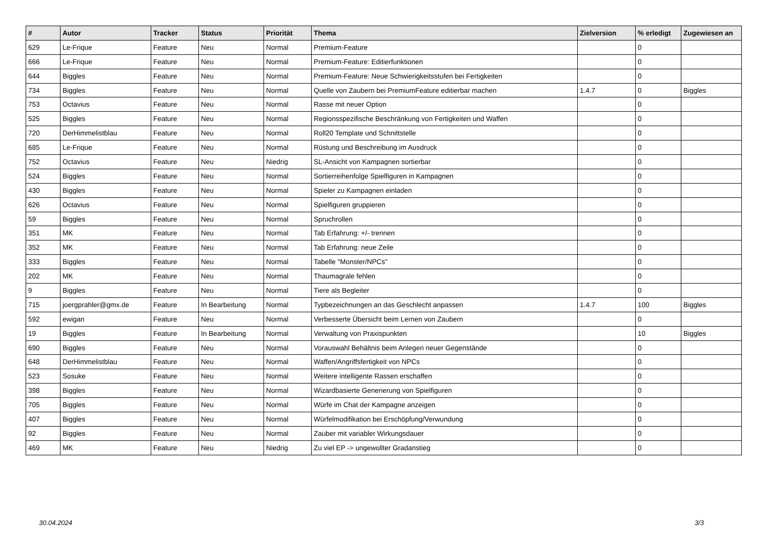| # | Autor | Tracker | Status | Priorität | Thema | Zielversion | % erledigt | Zugewiesen an |
| --- | --- | --- | --- | --- | --- | --- | --- | --- |
| 629 | Le-Frique | Feature | Neu | Normal | Premium-Feature | | 0 | |
| 666 | Le-Frique | Feature | Neu | Normal | Premium-Feature: Editierfunktionen | | 0 | |
| 644 | Biggles | Feature | Neu | Normal | Premium-Feature: Neue Schwierigkeitsstufen bei Fertigkeiten | | 0 | |
| 734 | Biggles | Feature | Neu | Normal | Quelle von Zaubern bei PremiumFeature editierbar machen | 1.4.7 | 0 | Biggles |
| 753 | Octavius | Feature | Neu | Normal | Rasse mit neuer Option | | 0 | |
| 525 | Biggles | Feature | Neu | Normal | Regionsspezifische Beschränkung von Fertigkeiten und Waffen | | 0 | |
| 720 | DerHimmelistblau | Feature | Neu | Normal | Roll20 Template und Schnittstelle | | 0 | |
| 685 | Le-Frique | Feature | Neu | Normal | Rüstung und Beschreibung im Ausdruck | | 0 | |
| 752 | Octavius | Feature | Neu | Niedrig | SL-Ansicht von Kampagnen sortierbar | | 0 | |
| 524 | Biggles | Feature | Neu | Normal | Sortierreihenfolge Spielfiguren in Kampagnen | | 0 | |
| 430 | Biggles | Feature | Neu | Normal | Spieler zu Kampagnen einladen | | 0 | |
| 626 | Octavius | Feature | Neu | Normal | Spielfiguren gruppieren | | 0 | |
| 59 | Biggles | Feature | Neu | Normal | Spruchrollen | | 0 | |
| 351 | MK | Feature | Neu | Normal | Tab Erfahrung: +/- trennen | | 0 | |
| 352 | MK | Feature | Neu | Normal | Tab Erfahrung: neue Zeile | | 0 | |
| 333 | Biggles | Feature | Neu | Normal | Tabelle "Monster/NPCs" | | 0 | |
| 202 | MK | Feature | Neu | Normal | Thaumagrale fehlen | | 0 | |
| 9 | Biggles | Feature | Neu | Normal | Tiere als Begleiter | | 0 | |
| 715 | joergprahler@gmx.de | Feature | In Bearbeitung | Normal | Typbezeichnungen an das Geschlecht anpassen | 1.4.7 | 100 | Biggles |
| 592 | ewigan | Feature | Neu | Normal | Verbesserte Übersicht beim Lernen von Zaubern | | 0 | |
| 19 | Biggles | Feature | In Bearbeitung | Normal | Verwaltung von Praxispunkten | | 10 | Biggles |
| 690 | Biggles | Feature | Neu | Normal | Vorauswahl Behältnis beim Anlegen neuer Gegenstände | | 0 | |
| 648 | DerHimmelistblau | Feature | Neu | Normal | Waffen/Angriffsfertigkeit von NPCs | | 0 | |
| 523 | Sosuke | Feature | Neu | Normal | Weitere intelligente Rassen erschaffen | | 0 | |
| 398 | Biggles | Feature | Neu | Normal | Wizardbasierte Generierung von Spielfiguren | | 0 | |
| 705 | Biggles | Feature | Neu | Normal | Würfe im Chat der Kampagne anzeigen | | 0 | |
| 407 | Biggles | Feature | Neu | Normal | Würfelmodifikation bei Erschöpfung/Verwundung | | 0 | |
| 92 | Biggles | Feature | Neu | Normal | Zauber mit variabler Wirkungsdauer | | 0 | |
| 469 | MK | Feature | Neu | Niedrig | Zu viel EP -> ungewollter Gradanstieg | | 0 | |
30.04.2024 3/3